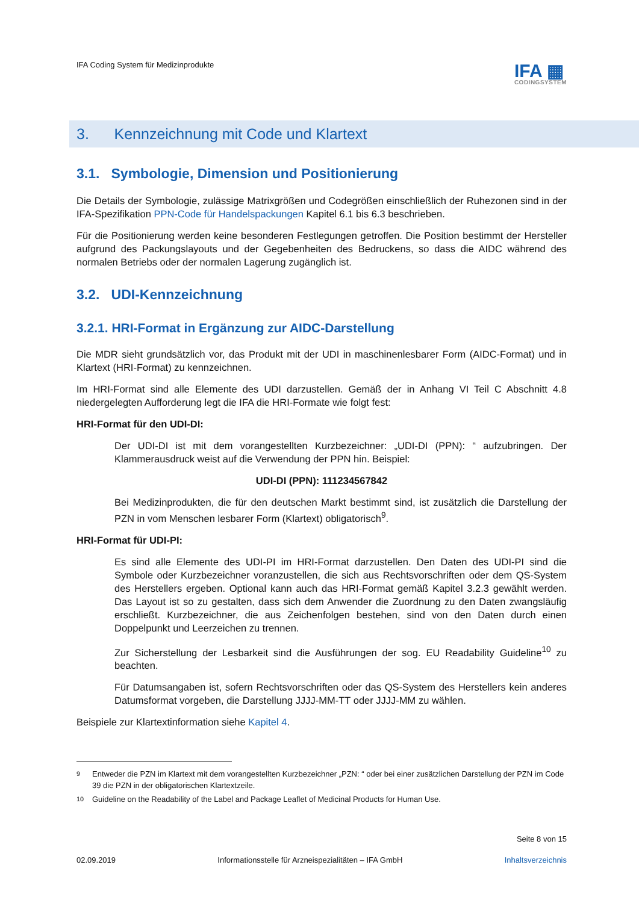IFA Coding System für Medizinprodukte
IFA ▦
CODINGSYSTEM
3. Kennzeichnung mit Code und Klartext
3.1. Symbologie, Dimension und Positionierung
Die Details der Symbologie, zulässige Matrixgrößen und Codegrößen einschließlich der Ruhezonen sind in der IFA-Spezifikation PPN-Code für Handelspackungen Kapitel 6.1 bis 6.3 beschrieben.
Für die Positionierung werden keine besonderen Festlegungen getroffen. Die Position bestimmt der Hersteller aufgrund des Packungslayouts und der Gegebenheiten des Bedruckens, so dass die AIDC während des normalen Betriebs oder der normalen Lagerung zugänglich ist.
3.2. UDI-Kennzeichnung
3.2.1. HRI-Format in Ergänzung zur AIDC-Darstellung
Die MDR sieht grundsätzlich vor, das Produkt mit der UDI in maschinenlesbarer Form (AIDC-Format) und in Klartext (HRI-Format) zu kennzeichnen.
Im HRI-Format sind alle Elemente des UDI darzustellen. Gemäß der in Anhang VI Teil C Abschnitt 4.8 niedergelegten Aufforderung legt die IFA die HRI-Formate wie folgt fest:
HRI-Format für den UDI-DI:
Der UDI-DI ist mit dem vorangestellten Kurzbezeichner: „UDI-DI (PPN): “ aufzubringen. Der Klammerausdruck weist auf die Verwendung der PPN hin. Beispiel:
UDI-DI (PPN): 111234567842
Bei Medizinprodukten, die für den deutschen Markt bestimmt sind, ist zusätzlich die Darstellung der PZN in vom Menschen lesbarer Form (Klartext) obligatorisch<sup>9</sup>.
HRI-Format für UDI-PI:
Es sind alle Elemente des UDI-PI im HRI-Format darzustellen. Den Daten des UDI-PI sind die Symbole oder Kurzbezeichner voranzustellen, die sich aus Rechtsvorschriften oder dem QS-System des Herstellers ergeben. Optional kann auch das HRI-Format gemäß Kapitel 3.2.3 gewählt werden. Das Layout ist so zu gestalten, dass sich dem Anwender die Zuordnung zu den Daten zwangsläufig erschließt. Kurzbezeichner, die aus Zeichenfolgen bestehen, sind von den Daten durch einen Doppelpunkt und Leerzeichen zu trennen.
Zur Sicherstellung der Lesbarkeit sind die Ausführungen der sog. EU Readability Guideline<sup>10</sup> zu beachten.
Für Datumsangaben ist, sofern Rechtsvorschriften oder das QS-System des Herstellers kein anderes Datumsformat vorgeben, die Darstellung JJJJ-MM-TT oder JJJJ-MM zu wählen.
Beispiele zur Klartextinformation siehe Kapitel 4.
<sup>9</sup> Entweder die PZN im Klartext mit dem vorangestellten Kurzbezeichner „PZN: “ oder bei einer zusätzlichen Darstellung der PZN im Code 39 die PZN in der obligatorischen Klartextzeile.
<sup>10</sup> Guideline on the Readability of the Label and Package Leaflet of Medicinal Products for Human Use.
Seite 8 von 15
02.09.2019 Informationsstelle für Arzneispezialitäten – IFA GmbH
Inhaltsverzeichnis